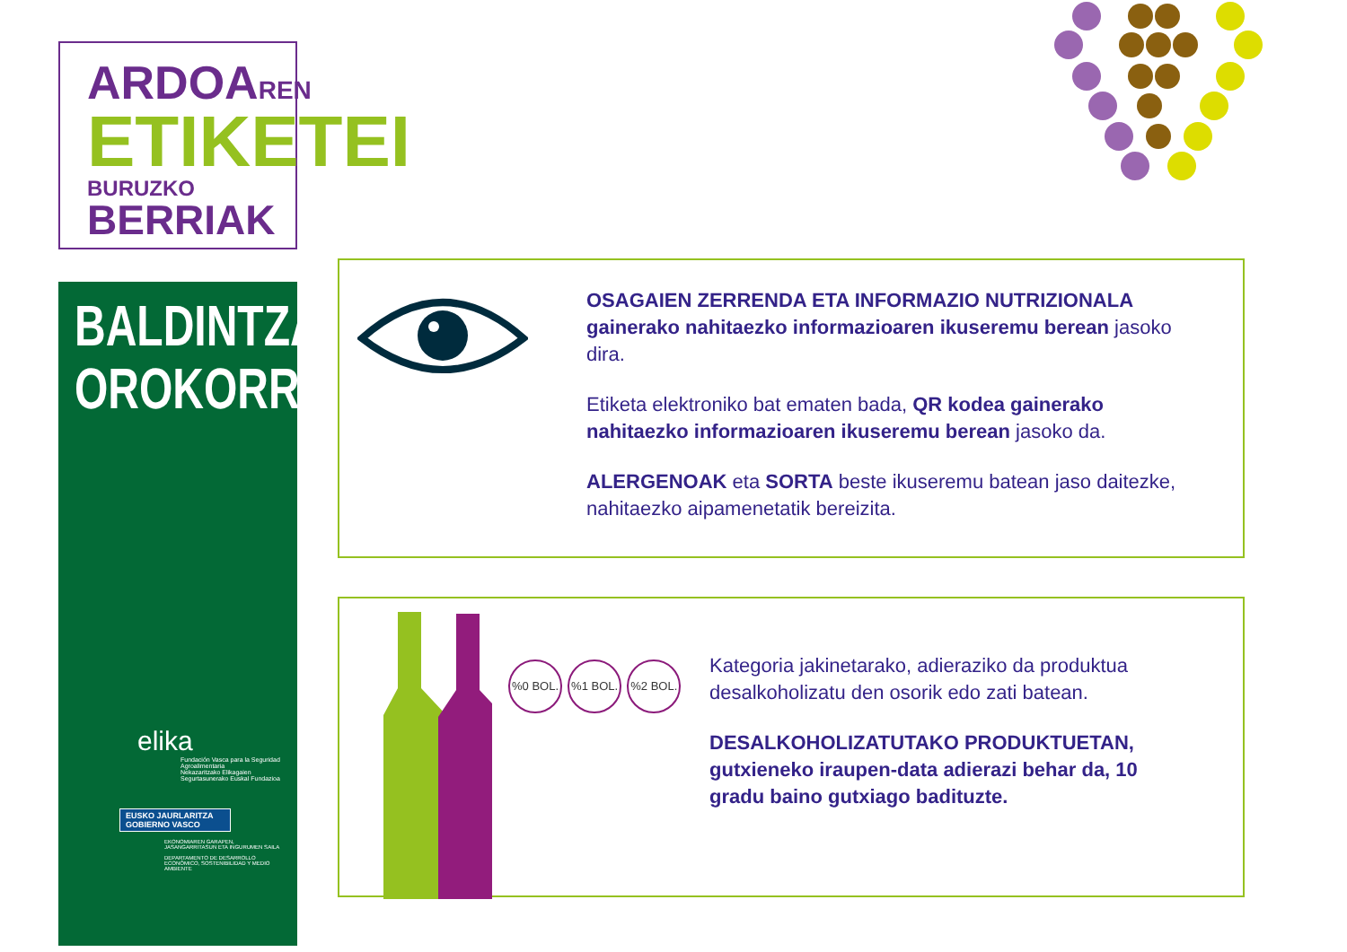ARDOAREN
ETIKETEI
BURUZKO BERRIAK
BALDINTZA
OROKORRAK
elika
Fundación Vasca para la Seguridad Agroalimentaria
Nekazaritzako Elikagaien Segurtasunerako Euskal Fundazioa
EUSKO JAURLARITZA
GOBIERNO VASCO
EKONOMIAREN GARAPEN, JASANGARRITASUN ETA INGURUMEN SAILA
DEPARTAMENTO DE DESARROLLO ECONÓMICO, SOSTENIBILIDAD Y MEDIO AMBIENTE
OSAGAIEN ZERRENDA ETA INFORMAZIO NUTRIZIONALA gainerako nahitaezko informazioaren ikuseremu berean jasoko dira.
Etiketa elektroniko bat ematen bada, QR kodea gainerako nahitaezko informazioaren ikuseremu berean jasoko da.
ALERGENOAK eta SORTA beste ikuseremu batean jaso daitezke, nahitaezko aipamenetatik bereizita.
%0 BOL. %1 BOL. %2 BOL.
Kategoria jakinetarako, adieraziko da produktua desalkoholizatu den osorik edo zati batean.
DESALKOHOLIZATUTAKO PRODUKTUETAN, gutxieneko iraupen-data adierazi behar da, 10 gradu baino gutxiago badituzte.